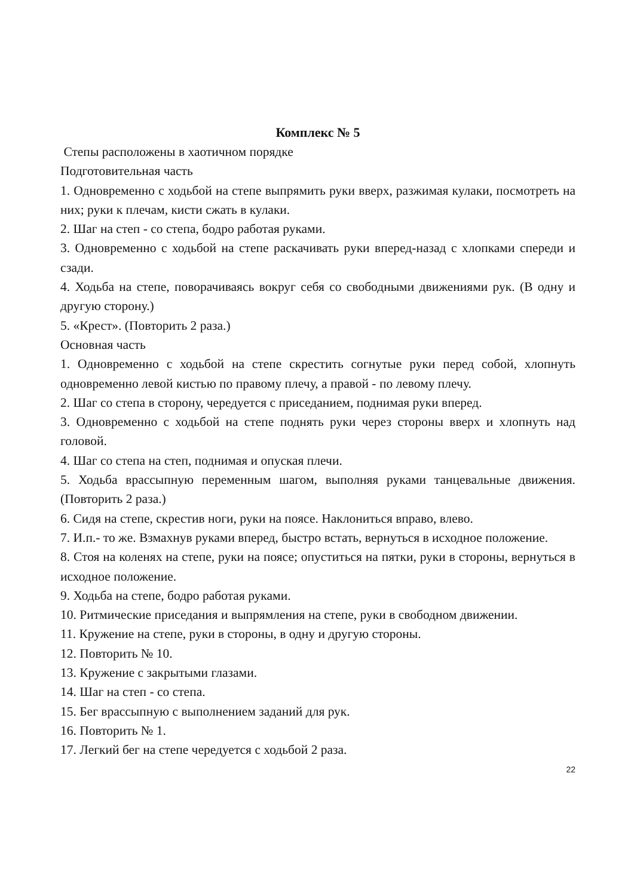Комплекс № 5
Степы расположены в хаотичном порядке
Подготовительная часть
1. Одновременно с ходьбой на степе выпрямить руки вверх, разжимая кулаки, посмотреть на них; руки к плечам, кисти сжать в кулаки.
2. Шаг на степ - со степа, бодро работая руками.
3. Одновременно с ходьбой на степе раскачивать руки вперед-назад с хлопками спереди и сзади.
4. Ходьба на степе, поворачиваясь вокруг себя со свободными движениями рук. (В одну и другую сторону.)
5. «Крест». (Повторить 2 раза.)
Основная часть
1. Одновременно с ходьбой на степе скрестить согнутые руки перед собой, хлопнуть одновременно левой кистью по правому плечу, а правой - по левому плечу.
2. Шаг со степа в сторону, чередуется с приседанием, поднимая руки вперед.
3. Одновременно с ходьбой на степе поднять руки через стороны вверх и хлопнуть над головой.
4. Шаг со степа на степ, поднимая и опуская плечи.
5. Ходьба врассыпную переменным шагом, выполняя руками танцевальные движения. (Повторить 2 раза.)
6. Сидя на степе, скрестив ноги, руки на поясе. Наклониться вправо, влево.
7. И.п.- то же. Взмахнув руками вперед, быстро встать, вернуться в исходное положение.
8. Стоя на коленях на степе, руки на поясе; опуститься на пятки, руки в стороны, вернуться в исходное положение.
9. Ходьба на степе, бодро работая руками.
10. Ритмические приседания и выпрямления на степе, руки в свободном движении.
11. Кружение на степе, руки в стороны, в одну и другую стороны.
12. Повторить № 10.
13. Кружение с закрытыми глазами.
14. Шаг на степ - со степа.
15. Бег врассыпную с выполнением заданий для рук.
16. Повторить № 1.
17. Легкий бег на степе чередуется с ходьбой 2 раза.
22